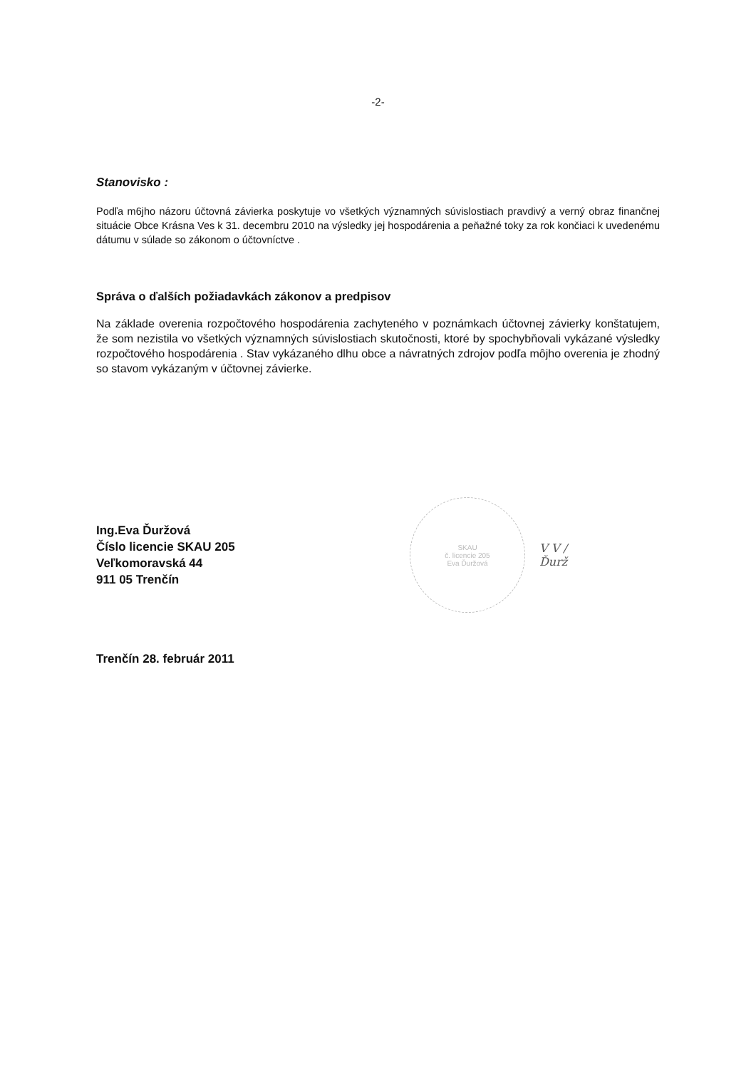-2-
Stanovisko :
Podľa m6jho názoru účtovná závierka poskytuje vo všetkých významných súvislostiach pravdivý a verný obraz finančnej situácie Obce Krásna Ves k 31. decembru 2010 na výsledky jej hospodárenia a peňažné toky za rok končiaci k uvedenému dátumu v súlade so zákonom o účtovníctve .
Správa o ďalších požiadavkách zákonov a predpisov
Na základe overenia rozpočtového hospodárenia zachyteného v poznámkach účtovnej závierky konštatujem, že som nezistila vo všetkých významných súvislostiach skutočnosti, ktoré by spochybňovali vykázané výsledky rozpočtového hospodárenia . Stav vykázaného dlhu obce a návratných zdrojov podľa môjho overenia je zhodný so stavom vykázaným v účtovnej závierke.
Ing.Eva Ďuržová
Číslo licencie SKAU 205
Veľkomoravská 44
911 05 Trenčín
SKAU
č. licencie 205
Eva Ďuržová
V V /
Ďurž
Trenčín 28. február 2011